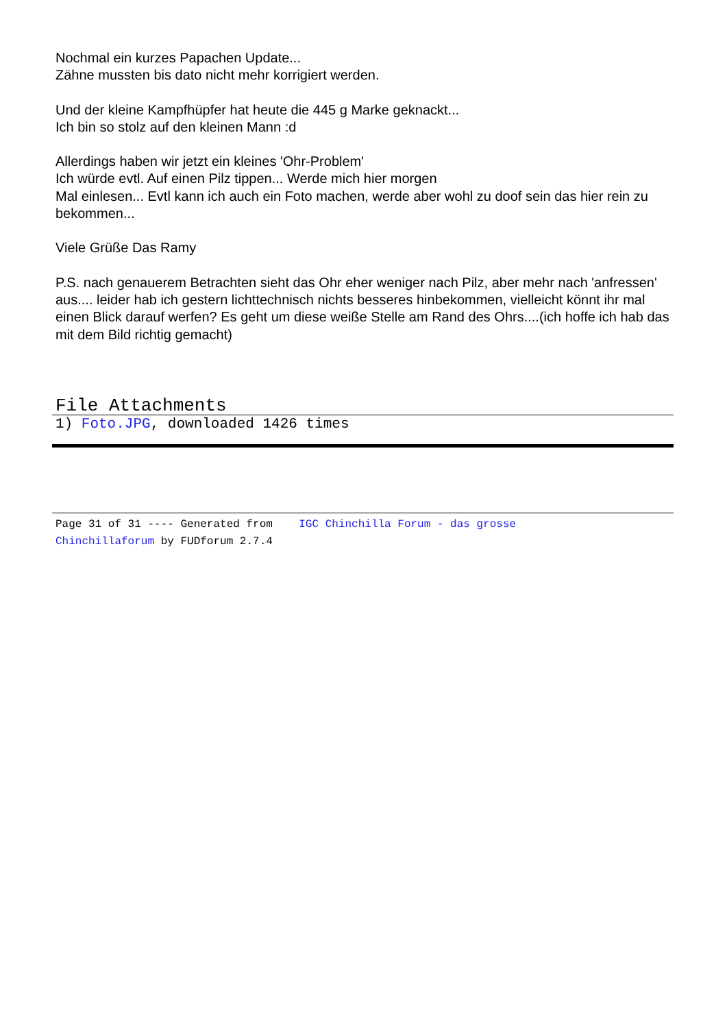Nochmal ein kurzes Papachen Update...
Zähne mussten bis dato nicht mehr korrigiert werden.
Und der kleine Kampfhüpfer hat heute die 445 g Marke geknackt...
Ich bin so stolz auf den kleinen Mann :d
Allerdings haben wir jetzt ein kleines 'Ohr-Problem'
Ich würde evtl. Auf einen Pilz tippen... Werde mich hier morgen
Mal einlesen... Evtl kann ich auch ein Foto machen, werde aber wohl zu doof sein das hier rein zu bekommen...
Viele Grüße Das Ramy
P.S. nach genauerem Betrachten sieht das Ohr eher weniger nach Pilz, aber mehr nach 'anfressen' aus.... leider hab ich gestern lichttechnisch nichts besseres hinbekommen, vielleicht könnt ihr mal einen Blick darauf werfen? Es geht um diese weiße Stelle am Rand des Ohrs....(ich hoffe ich hab das mit dem Bild richtig gemacht)
File Attachments
1) Foto.JPG, downloaded 1426 times
Page 31 of 31 ---- Generated from IGC Chinchilla Forum - das grosse
Chinchillaforum by FUDforum 2.7.4